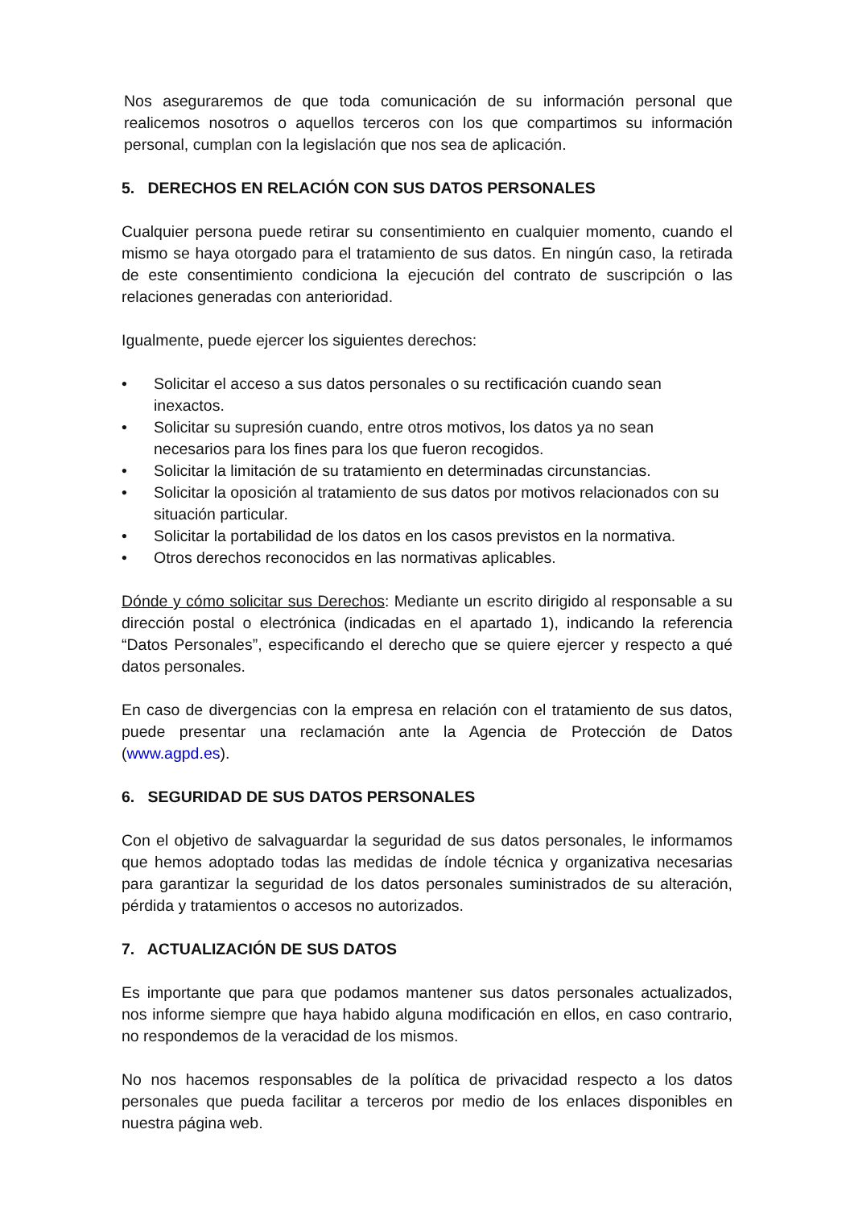Nos aseguraremos de que toda comunicación de su información personal que realicemos nosotros o aquellos terceros con los que compartimos su información personal, cumplan con la legislación que nos sea de aplicación.
5. DERECHOS EN RELACIÓN CON SUS DATOS PERSONALES
Cualquier persona puede retirar su consentimiento en cualquier momento, cuando el mismo se haya otorgado para el tratamiento de sus datos. En ningún caso, la retirada de este consentimiento condiciona la ejecución del contrato de suscripción o las relaciones generadas con anterioridad.
Igualmente, puede ejercer los siguientes derechos:
• Solicitar el acceso a sus datos personales o su rectificación cuando sean inexactos.
• Solicitar su supresión cuando, entre otros motivos, los datos ya no sean necesarios para los fines para los que fueron recogidos.
• Solicitar la limitación de su tratamiento en determinadas circunstancias.
• Solicitar la oposición al tratamiento de sus datos por motivos relacionados con su situación particular.
• Solicitar la portabilidad de los datos en los casos previstos en la normativa.
• Otros derechos reconocidos en las normativas aplicables.
Dónde y cómo solicitar sus Derechos: Mediante un escrito dirigido al responsable a su dirección postal o electrónica (indicadas en el apartado 1), indicando la referencia “Datos Personales”, especificando el derecho que se quiere ejercer y respecto a qué datos personales.
En caso de divergencias con la empresa en relación con el tratamiento de sus datos, puede presentar una reclamación ante la Agencia de Protección de Datos (www.agpd.es).
6. SEGURIDAD DE SUS DATOS PERSONALES
Con el objetivo de salvaguardar la seguridad de sus datos personales, le informamos que hemos adoptado todas las medidas de índole técnica y organizativa necesarias para garantizar la seguridad de los datos personales suministrados de su alteración, pérdida y tratamientos o accesos no autorizados.
7. ACTUALIZACIÓN DE SUS DATOS
Es importante que para que podamos mantener sus datos personales actualizados, nos informe siempre que haya habido alguna modificación en ellos, en caso contrario, no respondemos de la veracidad de los mismos.
No nos hacemos responsables de la política de privacidad respecto a los datos personales que pueda facilitar a terceros por medio de los enlaces disponibles en nuestra página web.